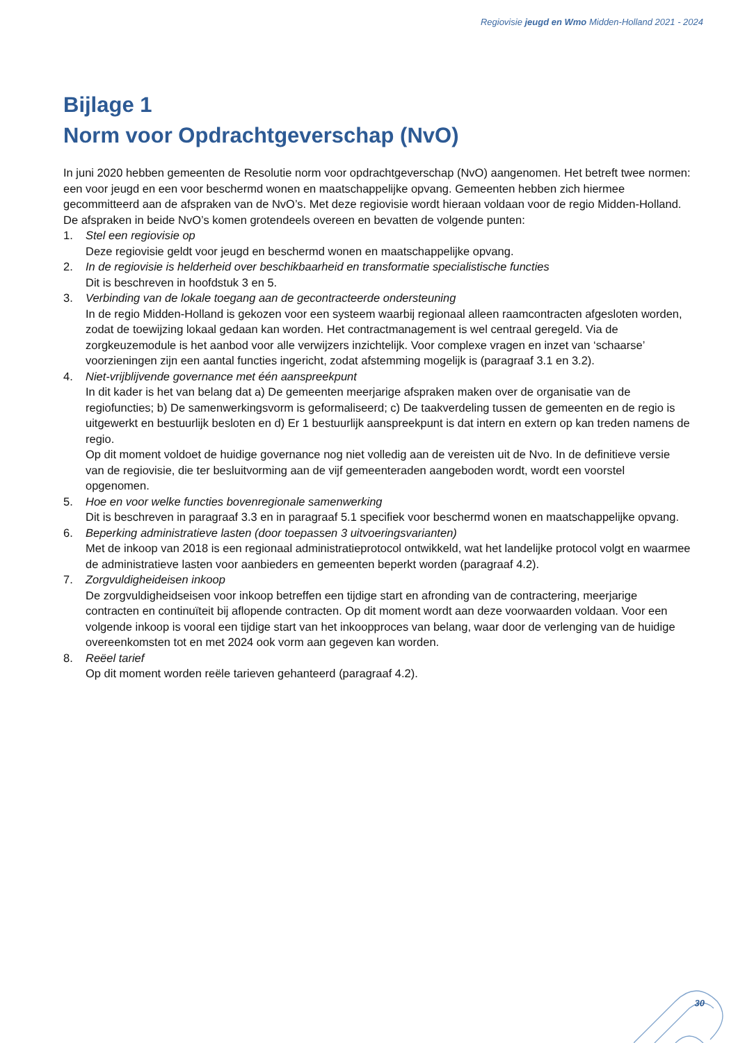Regiovisie jeugd en Wmo Midden-Holland 2021 - 2024
Bijlage 1
Norm voor Opdrachtgeverschap (NvO)
In juni 2020 hebben gemeenten de Resolutie norm voor opdrachtgeverschap (NvO) aangenomen. Het betreft twee normen: een voor jeugd en een voor beschermd wonen en maatschappelijke opvang. Gemeenten hebben zich hiermee gecommitteerd aan de afspraken van de NvO’s. Met deze regiovisie wordt hieraan voldaan voor de regio Midden-Holland. De afspraken in beide NvO’s komen grotendeels overeen en bevatten de volgende punten:
1. Stel een regiovisie op
Deze regiovisie geldt voor jeugd en beschermd wonen en maatschappelijke opvang.
2. In de regiovisie is helderheid over beschikbaarheid en transformatie specialistische functies
Dit is beschreven in hoofdstuk 3 en 5.
3. Verbinding van de lokale toegang aan de gecontracteerde ondersteuning
In de regio Midden-Holland is gekozen voor een systeem waarbij regionaal alleen raamcontracten afgesloten worden, zodat de toewijzing lokaal gedaan kan worden. Het contractmanagement is wel centraal geregeld. Via de zorgkeuzemodule is het aanbod voor alle verwijzers inzichtelijk. Voor complexe vragen en inzet van ‘schaarse’ voorzieningen zijn een aantal functies ingericht, zodat afstemming mogelijk is (paragraaf 3.1 en 3.2).
4. Niet-vrijblijvende governance met één aanspreekpunt
In dit kader is het van belang dat a) De gemeenten meerjarige afspraken maken over de organisatie van de regiofuncties; b) De samenwerkingsvorm is geformaliseerd; c) De taakverdeling tussen de gemeenten en de regio is uitgewerkt en bestuurlijk besloten en d) Er 1 bestuurlijk aanspreekpunt is dat intern en extern op kan treden namens de regio.
Op dit moment voldoet de huidige governance nog niet volledig aan de vereisten uit de Nvo. In de definitieve versie van de regiovisie, die ter besluitvorming aan de vijf gemeenteraden aangeboden wordt, wordt een voorstel opgenomen.
5. Hoe en voor welke functies bovenregionale samenwerking
Dit is beschreven in paragraaf 3.3 en in paragraaf 5.1 specifiek voor beschermd wonen en maatschappelijke opvang.
6. Beperking administratieve lasten (door toepassen 3 uitvoeringsvarianten)
Met de inkoop van 2018 is een regionaal administratieprotocol ontwikkeld, wat het landelijke protocol volgt en waarmee de administratieve lasten voor aanbieders en gemeenten beperkt worden (paragraaf 4.2).
7. Zorgvuldigheideisen inkoop
De zorgvuldigheidseisen voor inkoop betreffen een tijdige start en afronding van de contractering, meerjarige contracten en continuïteit bij aflopende contracten. Op dit moment wordt aan deze voorwaarden voldaan. Voor een volgende inkoop is vooral een tijdige start van het inkoopproces van belang, waar door de verlenging van de huidige overeenkomsten tot en met 2024 ook vorm aan gegeven kan worden.
8. Reëel tarief
Op dit moment worden reële tarieven gehanteerd (paragraaf 4.2).
30